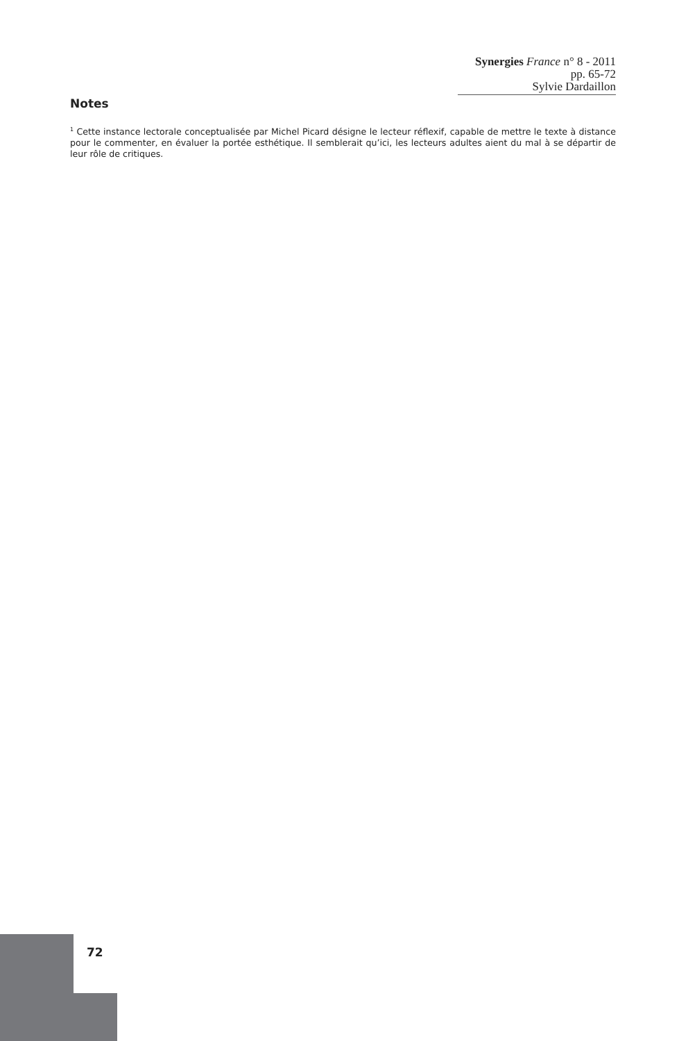Synergies France n° 8 - 2011 pp. 65-72
Sylvie Dardaillon
Notes
<sup>1</sup> Cette instance lectorale conceptualisée par Michel Picard désigne le lecteur réflexif, capable de mettre le texte à distance pour le commenter, en évaluer la portée esthétique. Il semblerait qu’ici, les lecteurs adultes aient du mal à se départir de leur rôle de critiques.
72